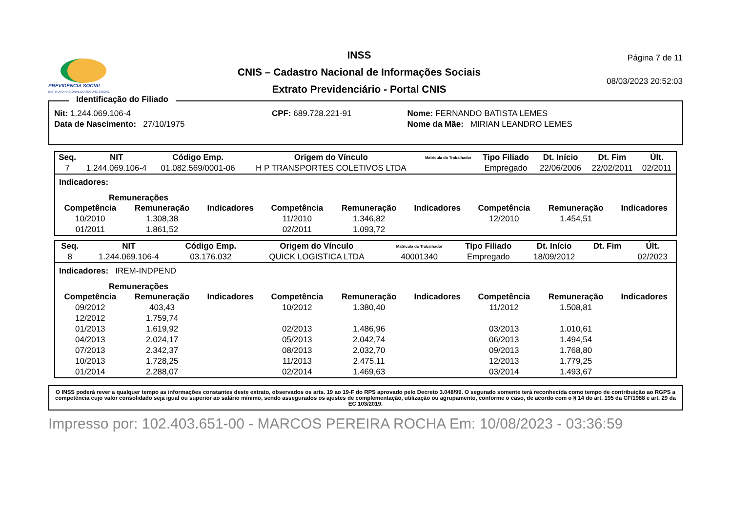PREVIDÊNCIA SOCIAL
INSTITUTO NACIONAL DO SEGURO SOCIAL
INSS
CNIS – Cadastro Nacional de Informações Sociais
Extrato Previdenciário - Portal CNIS
Página 7 de 11
08/03/2023 20:52:03
Identificação do Filiado
| Nit: 1.244.069.106-4 | CPF: 689.728.221-91 | Nome: FERNANDO BATISTA LEMES |
| Data de Nascimento: 27/10/1975 | | Nome da Mãe: MIRIAN LEANDRO LEMES |
| Seq. | NIT | Código Emp. | Origem do Vínculo | Matrícula do Trabalhador | Tipo Filiado | Dt. Início | Dt. Fim | Últ. |
| --- | --- | --- | --- | --- | --- | --- | --- | --- |
| 7 | 1.244.069.106-4 | 01.082.569/0001-06 | H P TRANSPORTES COLETIVOS LTDA | | Empregado | 22/06/2006 | 22/02/2011 | 02/2011 |
Indicadores:
Remunerações
| Competência | Remuneração | Indicadores | Competência | Remuneração | Indicadores | Competência | Remuneração | Indicadores |
| --- | --- | --- | --- | --- | --- | --- | --- | --- |
| 10/2010 | 1.308,38 | | 11/2010 | 1.346,82 | | 12/2010 | 1.454,51 | |
| 01/2011 | 1.861,52 | | 02/2011 | 1.093,72 | | | | |
| Seq. | NIT | Código Emp. | Origem do Vínculo | Matrícula do Trabalhador | Tipo Filiado | Dt. Início | Dt. Fim | Últ. |
| --- | --- | --- | --- | --- | --- | --- | --- | --- |
| 8 | 1.244.069.106-4 | 03.176.032 | QUICK LOGISTICA LTDA | 40001340 | Empregado | 18/09/2012 | | 02/2023 |
Indicadores: IREM-INDPEND
Remunerações
| Competência | Remuneração | Indicadores | Competência | Remuneração | Indicadores | Competência | Remuneração | Indicadores |
| --- | --- | --- | --- | --- | --- | --- | --- | --- |
| 09/2012 | 403,43 | | 10/2012 | 1.380,40 | | 11/2012 | 1.508,81 | |
| 12/2012 | 1.759,74 | | | | | | | |
| 01/2013 | 1.619,92 | | 02/2013 | 1.486,96 | | 03/2013 | 1.010,61 | |
| 04/2013 | 2.024,17 | | 05/2013 | 2.042,74 | | 06/2013 | 1.494,54 | |
| 07/2013 | 2.342,37 | | 08/2013 | 2.032,70 | | 09/2013 | 1.768,80 | |
| 10/2013 | 1.728,25 | | 11/2013 | 2.475,11 | | 12/2013 | 1.779,25 | |
| 01/2014 | 2.288,07 | | 02/2014 | 1.469,63 | | 03/2014 | 1.493,67 | |
O INSS poderá rever a qualquer tempo as informações constantes deste extrato, observados os arts. 19 ao 19-F do RPS aprovado pelo Decreto 3.048/99. O segurado somente terá reconhecida como tempo de contribuição ao RGPS a competência cujo valor consolidado seja igual ou superior ao salário mínimo, sendo assegurados os ajustes de complementação, utilização ou agrupamento, conforme o caso, de acordo com o § 14 do art. 195 da CF/1988 e art. 29 da EC 103/2019.
Impresso por: 102.403.651-00 - MARCOS PEREIRA ROCHA Em: 10/08/2023 - 03:36:59